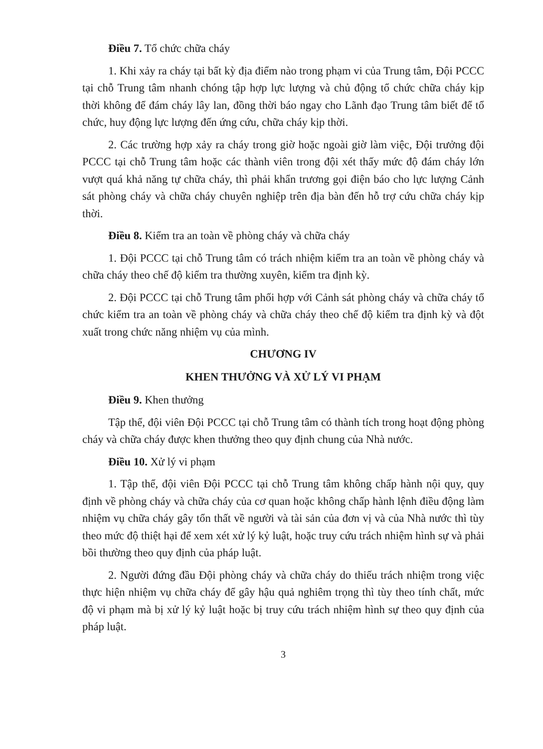Điều 7. Tổ chức chữa cháy
1. Khi xảy ra cháy tại bất kỳ địa điểm nào trong phạm vi của Trung tâm, Đội PCCC tại chỗ Trung tâm nhanh chóng tập hợp lực lượng và chủ động tổ chức chữa cháy kịp thời không để đám cháy lây lan, đồng thời báo ngay cho Lãnh đạo Trung tâm biết để tổ chức, huy động lực lượng đến ứng cứu, chữa cháy kịp thời.
2. Các trường hợp xảy ra cháy trong giờ hoặc ngoài giờ làm việc, Đội trưởng đội PCCC tại chỗ Trung tâm hoặc các thành viên trong đội xét thấy mức độ đám cháy lớn vượt quá khả năng tự chữa cháy, thì phải khẩn trương gọi điện báo cho lực lượng Cảnh sát phòng cháy và chữa cháy chuyên nghiệp trên địa bàn đến hỗ trợ cứu chữa cháy kịp thời.
Điều 8. Kiểm tra an toàn về phòng cháy và chữa cháy
1. Đội PCCC tại chỗ Trung tâm có trách nhiệm kiểm tra an toàn về phòng cháy và chữa cháy theo chế độ kiểm tra thường xuyên, kiểm tra định kỳ.
2. Đội PCCC tại chỗ Trung tâm phối hợp với Cảnh sát phòng cháy và chữa cháy tổ chức kiểm tra an toàn về phòng cháy và chữa cháy theo chế độ kiểm tra định kỳ và đột xuất trong chức năng nhiệm vụ của mình.
CHƯƠNG IV
KHEN THƯỞNG VÀ XỬ LÝ VI PHẠM
Điều 9. Khen thưởng
Tập thể, đội viên Đội PCCC tại chỗ Trung tâm có thành tích trong hoạt động phòng cháy và chữa cháy được khen thưởng theo quy định chung của Nhà nước.
Điều 10. Xử lý vi phạm
1. Tập thể, đội viên Đội PCCC tại chỗ Trung tâm không chấp hành nội quy, quy định về phòng cháy và chữa cháy của cơ quan hoặc không chấp hành lệnh điều động làm nhiệm vụ chữa cháy gây tổn thất về người và tài sản của đơn vị và của Nhà nước thì tùy theo mức độ thiệt hại để xem xét xử lý kỷ luật, hoặc truy cứu trách nhiệm hình sự và phải bồi thường theo quy định của pháp luật.
2. Người đứng đầu Đội phòng cháy và chữa cháy do thiếu trách nhiệm trong việc thực hiện nhiệm vụ chữa cháy để gây hậu quả nghiêm trọng thì tùy theo tính chất, mức độ vi phạm mà bị xử lý kỷ luật hoặc bị truy cứu trách nhiệm hình sự theo quy định của pháp luật.
3